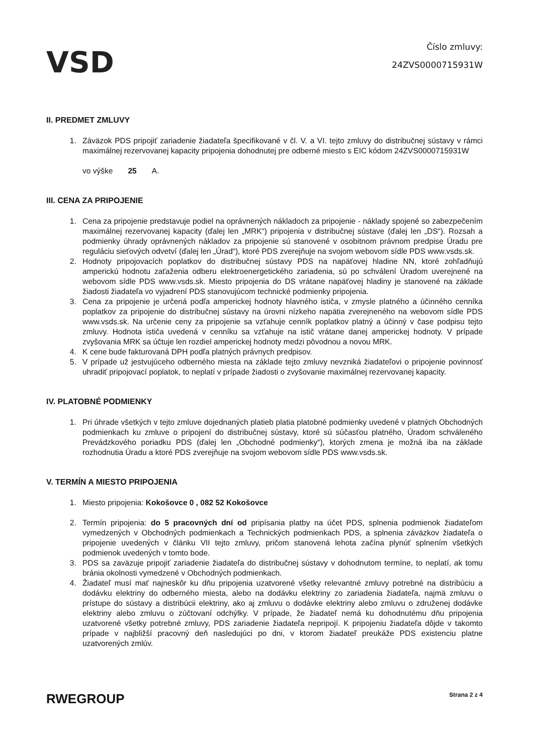VSD
Číslo zmluvy:
24ZVS0000715931W
II. PREDMET ZMLUVY
1. Záväzok PDS pripojiť zariadenie žiadateľa špecifikované v čl. V. a VI. tejto zmluvy do distribučnej sústavy v rámci maximálnej rezervovanej kapacity pripojenia dohodnutej pre odberné miesto s EIC kódom 24ZVS0000715931W
vo výške 25 A.
III. CENA ZA PRIPOJENIE
1. Cena za pripojenie predstavuje podiel na oprávnených nákladoch za pripojenie - náklady spojené so zabezpečením maximálnej rezervovanej kapacity (ďalej len „MRK“) pripojenia v distribučnej sústave (ďalej len „DS“). Rozsah a podmienky úhrady oprávnených nákladov za pripojenie sú stanovené v osobitnom právnom predpise Úradu pre reguláciu sieťových odvetví (ďalej len „Úrad“), ktoré PDS zverejňuje na svojom webovom sídle PDS www.vsds.sk.
2. Hodnoty pripojovacích poplatkov do distribučnej sústavy PDS na napäťovej hladine NN, ktoré zohľadňujú amperickú hodnotu zaťaženia odberu elektroenergetického zariadenia, sú po schválení Úradom uverejnené na webovom sídle PDS www.vsds.sk. Miesto pripojenia do DS vrátane napäťovej hladiny je stanovené na základe žiadosti žiadateľa vo vyjadrení PDS stanovujúcom technické podmienky pripojenia.
3. Cena za pripojenie je určená podľa amperickej hodnoty hlavného ističa, v zmysle platného a účinného cenníka poplatkov za pripojenie do distribučnej sústavy na úrovni nízkeho napätia zverejneného na webovom sídle PDS www.vsds.sk. Na určenie ceny za pripojenie sa vzťahuje cenník poplatkov platný a účinný v čase podpisu tejto zmluvy. Hodnota ističa uvedená v cenníku sa vzťahuje na istič vrátane danej amperickej hodnoty. V prípade zvyšovania MRK sa účtuje len rozdiel amperickej hodnoty medzi pôvodnou a novou MRK.
4. K cene bude fakturovaná DPH podľa platných právnych predpisov.
5. V prípade už jestvujúceho odberného miesta na základe tejto zmluvy nevzniká žiadateľovi o pripojenie povinnosť uhradiť pripojovací poplatok, to neplatí v prípade žiadosti o zvyšovanie maximálnej rezervovanej kapacity.
IV. PLATOBNÉ PODMIENKY
1. Pri úhrade všetkých v tejto zmluve dojednaných platieb platia platobné podmienky uvedené v platných Obchodných podmienkach ku zmluve o pripojení do distribučnej sústavy, ktoré sú súčasťou platného, Úradom schváleného Prevádzkového poriadku PDS (ďalej len „Obchodné podmienky“), ktorých zmena je možná iba na základe rozhodnutia Úradu a ktoré PDS zverejňuje na svojom webovom sídle PDS www.vsds.sk.
V. TERMÍN A MIESTO PRIPOJENIA
1. Miesto pripojenia: Kokošovce 0 , 082 52 Kokošovce
2. Termín pripojenia: do 5 pracovných dní od pripísania platby na účet PDS, splnenia podmienok žiadateľom vymedzených v Obchodných podmienkach a Technických podmienkach PDS, a splnenia záväzkov žiadateľa o pripojenie uvedených v článku VII tejto zmluvy, pričom stanovená lehota začína plynúť splnením všetkých podmienok uvedených v tomto bode.
3. PDS sa zaväzuje pripojiť zariadenie žiadateľa do distribučnej sústavy v dohodnutom termíne, to neplatí, ak tomu bránia okolnosti vymedzené v Obchodných podmienkach.
4. Žiadateľ musí mať najneskôr ku dňu pripojenia uzatvorené všetky relevantné zmluvy potrebné na distribúciu a dodávku elektriny do odberného miesta, alebo na dodávku elektriny zo zariadenia žiadateľa, najmä zmluvu o prístupe do sústavy a distribúcii elektriny, ako aj zmluvu o dodávke elektriny alebo zmluvu o združenej dodávke elektriny alebo zmluvu o zúčtovaní odchýlky. V prípade, že žiadateľ nemá ku dohodnutému dňu pripojenia uzatvorené všetky potrebné zmluvy, PDS zariadenie žiadateľa nepripojí. K pripojeniu žiadateľa dôjde v takomto prípade v najbližší pracovný deň nasledujúci po dni, v ktorom žiadateľ preukáže PDS existenciu platne uzatvorených zmlúv.
RWEGROUP
Strana 2 z 4